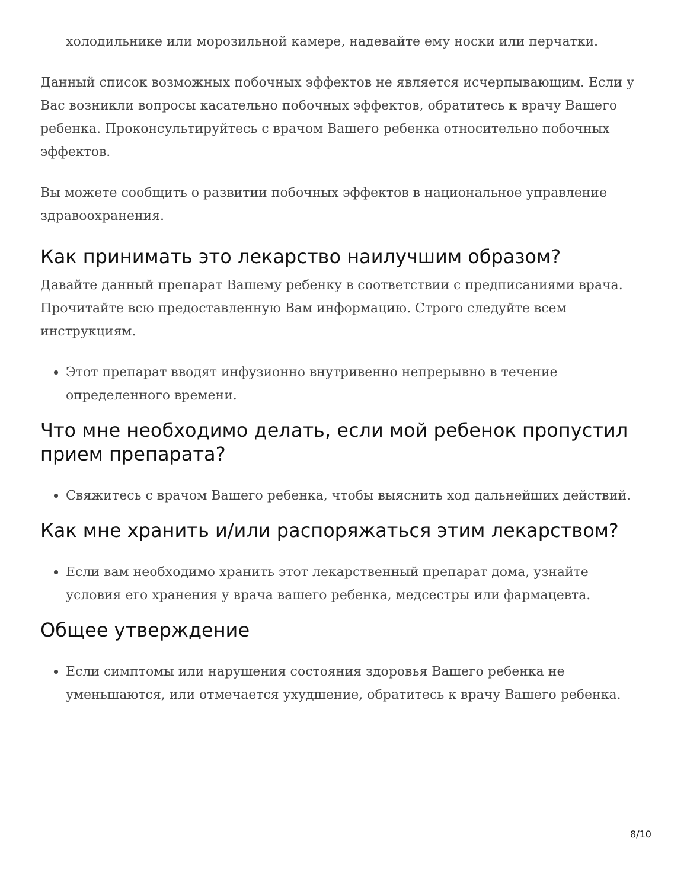холодильнике или морозильной камере, надевайте ему носки или перчатки.
Данный список возможных побочных эффектов не является исчерпывающим. Если у Вас возникли вопросы касательно побочных эффектов, обратитесь к врачу Вашего ребенка. Проконсультируйтесь с врачом Вашего ребенка относительно побочных эффектов.
Вы можете сообщить о развитии побочных эффектов в национальное управление здравоохранения.
Как принимать это лекарство наилучшим образом?
Давайте данный препарат Вашему ребенку в соответствии с предписаниями врача. Прочитайте всю предоставленную Вам информацию. Строго следуйте всем инструкциям.
Этот препарат вводят инфузионно внутривенно непрерывно в течение определенного времени.
Что мне необходимо делать, если мой ребенок пропустил прием препарата?
Свяжитесь с врачом Вашего ребенка, чтобы выяснить ход дальнейших действий.
Как мне хранить и/или распоряжаться этим лекарством?
Если вам необходимо хранить этот лекарственный препарат дома, узнайте условия его хранения у врача вашего ребенка, медсестры или фармацевта.
Общее утверждение
Если симптомы или нарушения состояния здоровья Вашего ребенка не уменьшаются, или отмечается ухудшение, обратитесь к врачу Вашего ребенка.
8/10